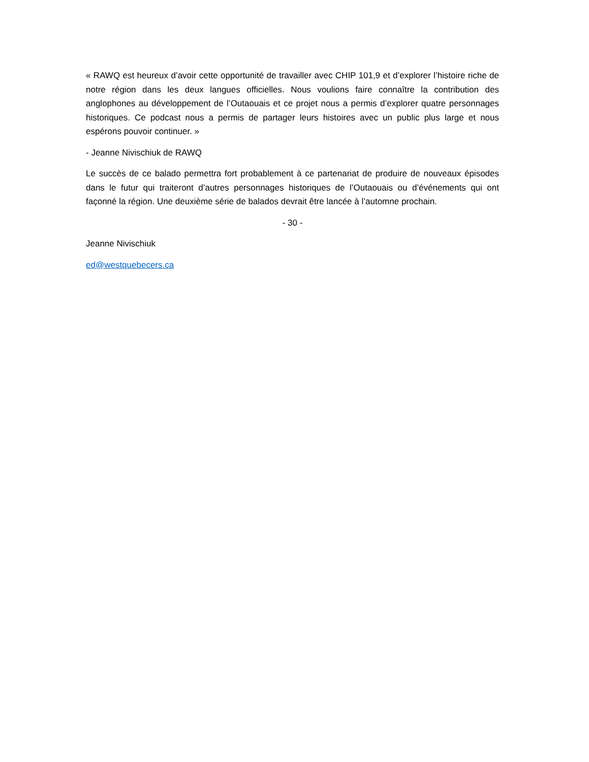« RAWQ est heureux d’avoir cette opportunité de travailler avec CHIP 101,9 et d’explorer l’histoire riche de notre région dans les deux langues officielles. Nous voulions faire connaître la contribution des anglophones au développement de l’Outaouais et ce projet nous a permis d’explorer quatre personnages historiques. Ce podcast nous a permis de partager leurs histoires avec un public plus large et nous espérons pouvoir continuer. »
- Jeanne Nivischiuk de RAWQ
Le succès de ce balado permettra fort probablement à ce partenariat de produire de nouveaux épisodes dans le futur qui traiteront d’autres personnages historiques de l’Outaouais ou d’événements qui ont façonné la région. Une deuxième série de balados devrait être lancée à l’automne prochain.
- 30 -
Jeanne Nivischiuk
ed@westquebecers.ca